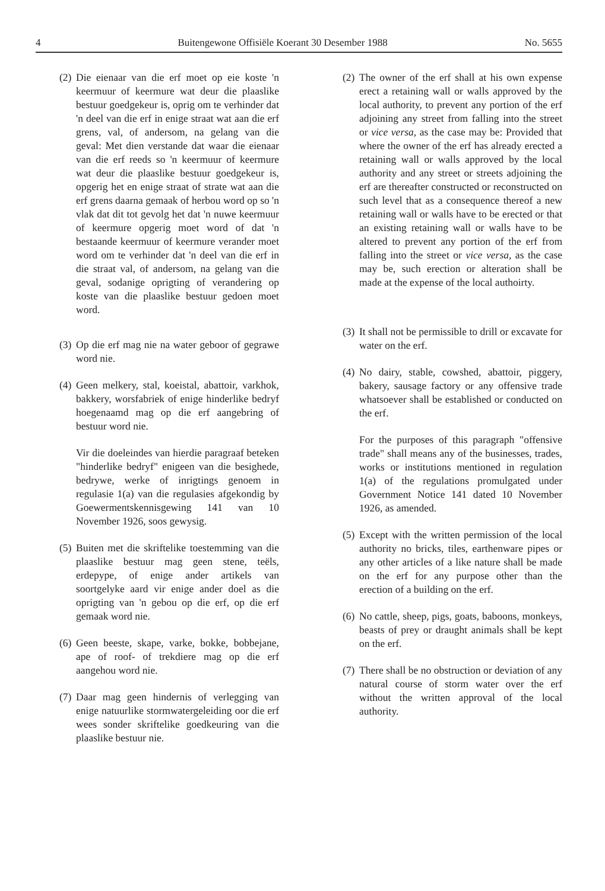4 Buitengewone Offisiële Koerant 30 Desember 1988 No. 5655
(2) Die eienaar van die erf moet op eie koste 'n keermuur of keermure wat deur die plaaslike bestuur goedgekeur is, oprig om te verhinder dat 'n deel van die erf in enige straat wat aan die erf grens, val, of andersom, na gelang van die geval: Met dien verstande dat waar die eienaar van die erf reeds so 'n keermuur of keermure wat deur die plaaslike bestuur goedgekeur is, opgerig het en enige straat of strate wat aan die erf grens daarna gemaak of herbou word op so 'n vlak dat dit tot gevolg het dat 'n nuwe keermuur of keermure opgerig moet word of dat 'n bestaande keermuur of keermure verander moet word om te verhinder dat 'n deel van die erf in die straat val, of andersom, na gelang van die geval, sodanige oprigting of verandering op koste van die plaaslike bestuur gedoen moet word.
(3) Op die erf mag nie na water geboor of gegrawe word nie.
(4) Geen melkery, stal, koeistal, abattoir, varkhok, bakkery, worsfabriek of enige hinderlike bedryf hoegenaamd mag op die erf aangebring of bestuur word nie.
Vir die doeleindes van hierdie paragraaf beteken "hinderlike bedryf" enigeen van die besighede, bedrywe, werke of inrigtings genoem in regulasie 1(a) van die regulasies afgekondig by Goewermentskennisgewing 141 van 10 November 1926, soos gewysig.
(5) Buiten met die skriftelike toestemming van die plaaslike bestuur mag geen stene, teëls, erdepype, of enige ander artikels van soortgelyke aard vir enige ander doel as die oprigting van 'n gebou op die erf, op die erf gemaak word nie.
(6) Geen beeste, skape, varke, bokke, bobbejane, ape of roof- of trekdiere mag op die erf aangehou word nie.
(7) Daar mag geen hindernis of verlegging van enige natuurlike stormwatergeleiding oor die erf wees sonder skriftelike goedkeuring van die plaaslike bestuur nie.
(2) The owner of the erf shall at his own expense erect a retaining wall or walls approved by the local authority, to prevent any portion of the erf adjoining any street from falling into the street or vice versa, as the case may be: Provided that where the owner of the erf has already erected a retaining wall or walls approved by the local authority and any street or streets adjoining the erf are thereafter constructed or reconstructed on such level that as a consequence thereof a new retaining wall or walls have to be erected or that an existing retaining wall or walls have to be altered to prevent any portion of the erf from falling into the street or vice versa, as the case may be, such erection or alteration shall be made at the expense of the local authoirty.
(3) It shall not be permissible to drill or excavate for water on the erf.
(4) No dairy, stable, cowshed, abattoir, piggery, bakery, sausage factory or any offensive trade whatsoever shall be established or conducted on the erf.
For the purposes of this paragraph "offensive trade" shall means any of the businesses, trades, works or institutions mentioned in regulation 1(a) of the regulations promulgated under Government Notice 141 dated 10 November 1926, as amended.
(5) Except with the written permission of the local authority no bricks, tiles, earthenware pipes or any other articles of a like nature shall be made on the erf for any purpose other than the erection of a building on the erf.
(6) No cattle, sheep, pigs, goats, baboons, monkeys, beasts of prey or draught animals shall be kept on the erf.
(7) There shall be no obstruction or deviation of any natural course of storm water over the erf without the written approval of the local authority.